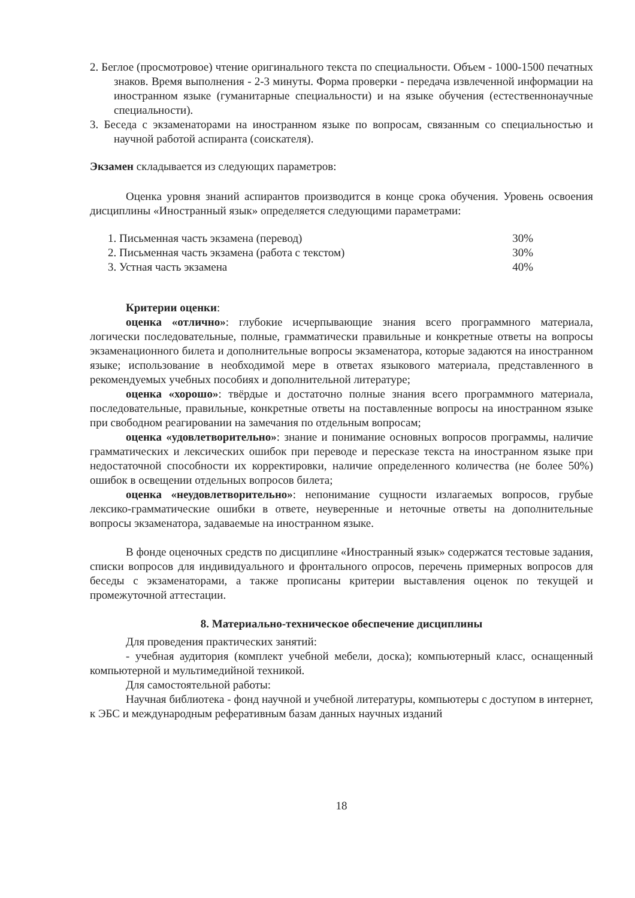2. Беглое (просмотровое) чтение оригинального текста по специальности. Объем - 1000-1500 печатных знаков. Время выполнения - 2-3 минуты. Форма проверки - передача извлеченной информации на иностранном языке (гуманитарные специальности) и на языке обучения (естественнонаучные специальности).
3. Беседа с экзаменаторами на иностранном языке по вопросам, связанным со специальностью и научной работой аспиранта (соискателя).
Экзамен складывается из следующих параметров:
Оценка уровня знаний аспирантов производится в конце срока обучения. Уровень освоения дисциплины «Иностранный язык» определяется следующими параметрами:
| 1. Письменная часть экзамена (перевод) | 30% |
| 2. Письменная часть экзамена (работа с текстом) | 30% |
| 3. Устная часть экзамена | 40% |
Критерии оценки:
оценка «отлично»: глубокие исчерпывающие знания всего программного материала, логически последовательные, полные, грамматически правильные и конкретные ответы на вопросы экзаменационного билета и дополнительные вопросы экзаменатора, которые задаются на иностранном языке; использование в необходимой мере в ответах языкового материала, представленного в рекомендуемых учебных пособиях и дополнительной литературе;
оценка «хорошо»: твёрдые и достаточно полные знания всего программного материала, последовательные, правильные, конкретные ответы на поставленные вопросы на иностранном языке при свободном реагировании на замечания по отдельным вопросам;
оценка «удовлетворительно»: знание и понимание основных вопросов программы, наличие грамматических и лексических ошибок при переводе и пересказе текста на иностранном языке при недостаточной способности их корректировки, наличие определенного количества (не более 50%) ошибок в освещении отдельных вопросов билета;
оценка «неудовлетворительно»: непонимание сущности излагаемых вопросов, грубые лексико-грамматические ошибки в ответе, неуверенные и неточные ответы на дополнительные вопросы экзаменатора, задаваемые на иностранном языке.
В фонде оценочных средств по дисциплине «Иностранный язык» содержатся тестовые задания, списки вопросов для индивидуального и фронтального опросов, перечень примерных вопросов для беседы с экзаменаторами, а также прописаны критерии выставления оценок по текущей и промежуточной аттестации.
8. Материально-техническое обеспечение дисциплины
Для проведения практических занятий:
- учебная аудитория (комплект учебной мебели, доска); компьютерный класс, оснащенный компьютерной и мультимедийной техникой.
Для самостоятельной работы:
Научная библиотека - фонд научной и учебной литературы, компьютеры с доступом в интернет, к ЭБС и международным реферативным базам данных научных изданий
18